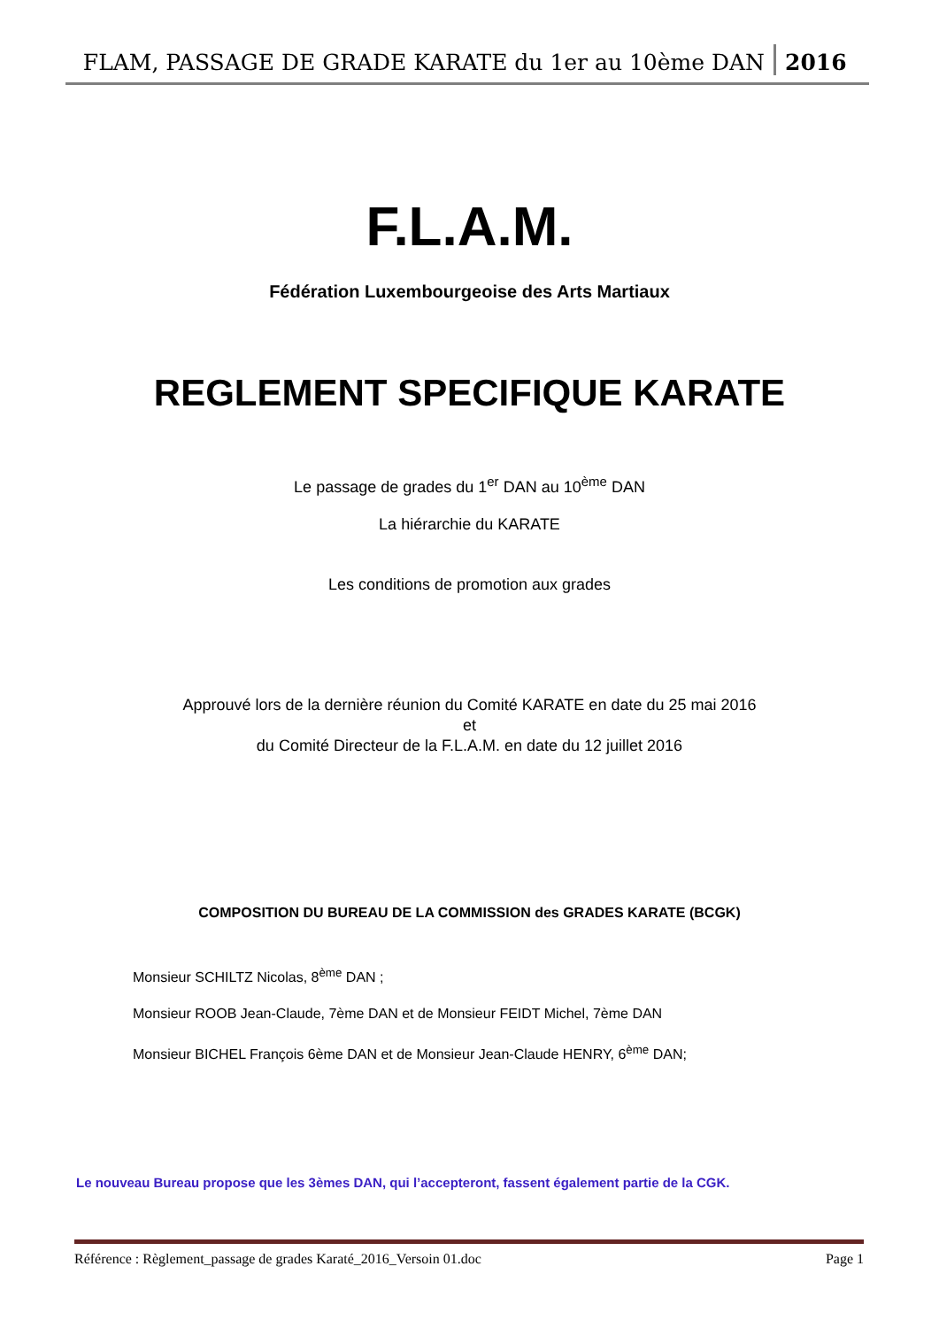FLAM, PASSAGE DE GRADE KARATE du 1er au 10ème DAN 2016
F.L.A.M.
Fédération Luxembourgeoise des Arts Martiaux
REGLEMENT SPECIFIQUE KARATE
Le passage de grades du 1<sup>er</sup> DAN au 10<sup>ème</sup> DAN
La hiérarchie du KARATE
Les conditions de promotion aux grades
Approuvé lors de la dernière réunion du Comité KARATE en date du 25 mai 2016
et
du Comité Directeur de la F.L.A.M. en date du 12 juillet 2016
COMPOSITION DU BUREAU DE LA COMMISSION des GRADES KARATE (BCGK)
Monsieur SCHILTZ Nicolas, 8<sup>ème</sup> DAN ;
Monsieur ROOB Jean-Claude, 7ème DAN et de Monsieur FEIDT Michel, 7ème DAN
Monsieur BICHEL François 6ème DAN et de Monsieur Jean-Claude HENRY, 6<sup>ème</sup> DAN;
Le nouveau Bureau propose que les 3èmes DAN, qui l’accepteront, fassent également partie de la CGK.
Référence : Règlement_passage de grades Karaté_2016_Versoin 01.doc Page 1